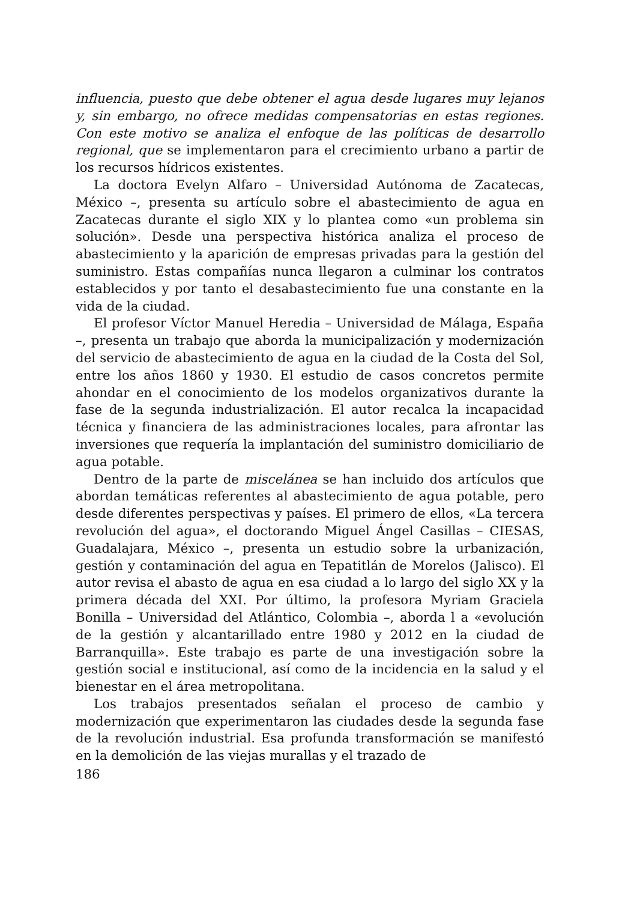influencia, puesto que debe obtener el agua desde lugares muy lejanos y, sin embargo, no ofrece medidas compensatorias en estas regiones. Con este motivo se analiza el enfoque de las políticas de desarrollo regional, que se implementaron para el crecimiento urbano a partir de los recursos hídricos existentes.
La doctora Evelyn Alfaro – Universidad Autónoma de Zacatecas, México –, presenta su artículo sobre el abastecimiento de agua en Zacatecas durante el siglo XIX y lo plantea como «un problema sin solución». Desde una perspectiva histórica analiza el proceso de abastecimiento y la aparición de empresas privadas para la gestión del suministro. Estas compañías nunca llegaron a culminar los contratos establecidos y por tanto el desabastecimiento fue una constante en la vida de la ciudad.
El profesor Víctor Manuel Heredia – Universidad de Málaga, España –, presenta un trabajo que aborda la municipalización y modernización del servicio de abastecimiento de agua en la ciudad de la Costa del Sol, entre los años 1860 y 1930. El estudio de casos concretos permite ahondar en el conocimiento de los modelos organizativos durante la fase de la segunda industrialización. El autor recalca la incapacidad técnica y financiera de las administraciones locales, para afrontar las inversiones que requería la implantación del suministro domiciliario de agua potable.
Dentro de la parte de miscelánea se han incluido dos artículos que abordan temáticas referentes al abastecimiento de agua potable, pero desde diferentes perspectivas y países. El primero de ellos, «La tercera revolución del agua», el doctorando Miguel Ángel Casillas – CIESAS, Guadalajara, México –, presenta un estudio sobre la urbanización, gestión y contaminación del agua en Tepatitlán de Morelos (Jalisco). El autor revisa el abasto de agua en esa ciudad a lo largo del siglo XX y la primera década del XXI. Por último, la profesora Myriam Graciela Bonilla – Universidad del Atlántico, Colombia –, aborda l a «evolución de la gestión y alcantarillado entre 1980 y 2012 en la ciudad de Barranquilla». Este trabajo es parte de una investigación sobre la gestión social e institucional, así como de la incidencia en la salud y el bienestar en el área metropolitana.
Los trabajos presentados señalan el proceso de cambio y modernización que experimentaron las ciudades desde la segunda fase de la revolución industrial. Esa profunda transformación se manifestó en la demolición de las viejas murallas y el trazado de
186